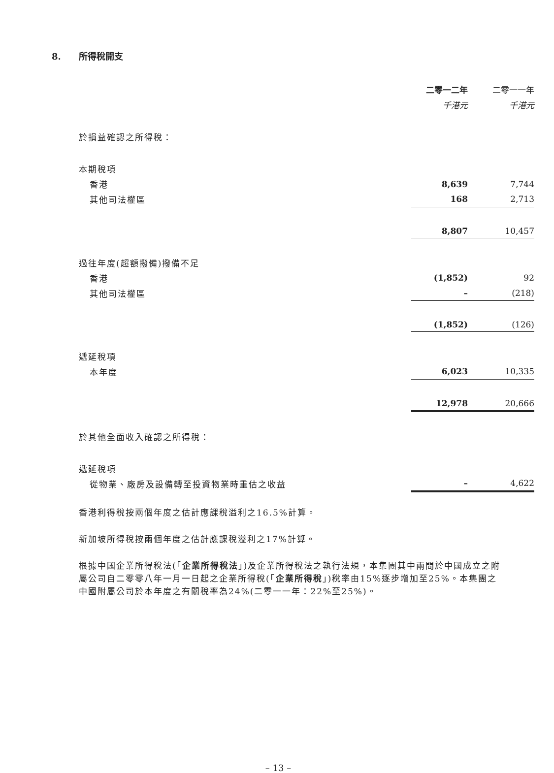8. 所得稅開支
| | 二零一二年 | 二零一一年 |
| | 千港元 | 千港元 |
| 於損益確認之所得稅： | | |
| 本期稅項 | | |
| 香港 | 8,639 | 7,744 |
| 其他司法權區 | 168 | 2,713 |
| | 8,807 | 10,457 |
| 過往年度(超額撥備)撥備不足 | | |
| 香港 | (1,852) | 92 |
| 其他司法權區 | – | (218) |
| | (1,852) | (126) |
| 遞延稅項 | | |
| 本年度 | 6,023 | 10,335 |
| | 12,978 | 20,666 |
| 於其他全面收入確認之所得稅： | | |
| 遞延稅項 | | |
| 從物業、廠房及設備轉至投資物業時重估之收益 | – | 4,622 |
香港利得稅按兩個年度之估計應課稅溢利之16.5%計算。
新加坡所得稅按兩個年度之估計應課稅溢利之17%計算。
根據中國企業所得稅法(「企業所得稅法」)及企業所得稅法之執行法規，本集團其中兩間於中國成立之附屬公司自二零零八年一月一日起之企業所得稅(「企業所得稅」)稅率由15%逐步增加至25%。本集團之中國附屬公司於本年度之有關稅率為24%(二零一一年：22%至25%)。
– 13 –